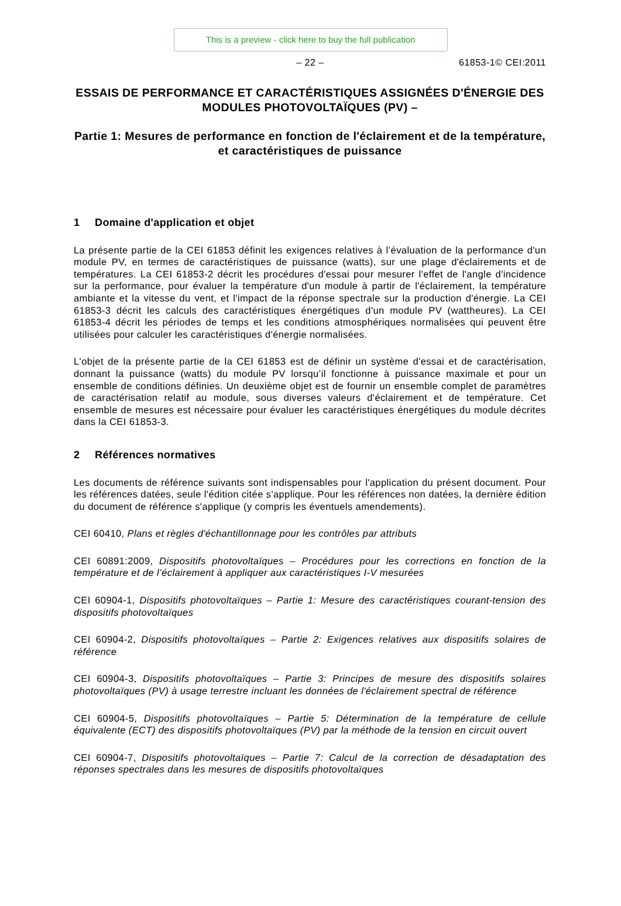This is a preview - click here to buy the full publication
– 22 – 61853-1© CEI:2011
ESSAIS DE PERFORMANCE ET CARACTÉRISTIQUES ASSIGNÉES D'ÉNERGIE DES MODULES PHOTOVOLTAÏQUES (PV) –
Partie 1: Mesures de performance en fonction de l'éclairement et de la température, et caractéristiques de puissance
1 Domaine d'application et objet
La présente partie de la CEI 61853 définit les exigences relatives à l’évaluation de la performance d'un module PV, en termes de caractéristiques de puissance (watts), sur une plage d'éclairements et de températures. La CEI 61853-2 décrit les procédures d'essai pour mesurer l'effet de l'angle d'incidence sur la performance, pour évaluer la température d'un module à partir de l'éclairement, la température ambiante et la vitesse du vent, et l'impact de la réponse spectrale sur la production d'énergie. La CEI 61853-3 décrit les calculs des caractéristiques énergétiques d'un module PV (wattheures). La CEI 61853-4 décrit les périodes de temps et les conditions atmosphériques normalisées qui peuvent être utilisées pour calculer les caractéristiques d'énergie normalisées.
L'objet de la présente partie de la CEI 61853 est de définir un système d'essai et de caractérisation, donnant la puissance (watts) du module PV lorsqu’il fonctionne à puissance maximale et pour un ensemble de conditions définies. Un deuxième objet est de fournir un ensemble complet de paramètres de caractérisation relatif au module, sous diverses valeurs d'éclairement et de température. Cet ensemble de mesures est nécessaire pour évaluer les caractéristiques énergétiques du module décrites dans la CEI 61853-3.
2 Références normatives
Les documents de référence suivants sont indispensables pour l'application du présent document. Pour les références datées, seule l'édition citée s'applique. Pour les références non datées, la dernière édition du document de référence s'applique (y compris les éventuels amendements).
CEI 60410, Plans et règles d'échantillonnage pour les contrôles par attributs
CEI 60891:2009, Dispositifs photovoltaïques – Procédures pour les corrections en fonction de la température et de l’éclairement à appliquer aux caractéristiques I-V mesurées
CEI 60904-1, Dispositifs photovoltaïques – Partie 1: Mesure des caractéristiques courant-tension des dispositifs photovoltaïques
CEI 60904-2, Dispositifs photovoltaïques – Partie 2: Exigences relatives aux dispositifs solaires de référence
CEI 60904-3, Dispositifs photovoltaïques – Partie 3: Principes de mesure des dispositifs solaires photovoltaïques (PV) à usage terrestre incluant les données de l'éclairement spectral de référence
CEI 60904-5, Dispositifs photovoltaïques – Partie 5: Détermination de la température de cellule équivalente (ECT) des dispositifs photovoltaïques (PV) par la méthode de la tension en circuit ouvert
CEI 60904-7, Dispositifs photovoltaïques – Partie 7: Calcul de la correction de désadaptation des réponses spectrales dans les mesures de dispositifs photovoltaïques